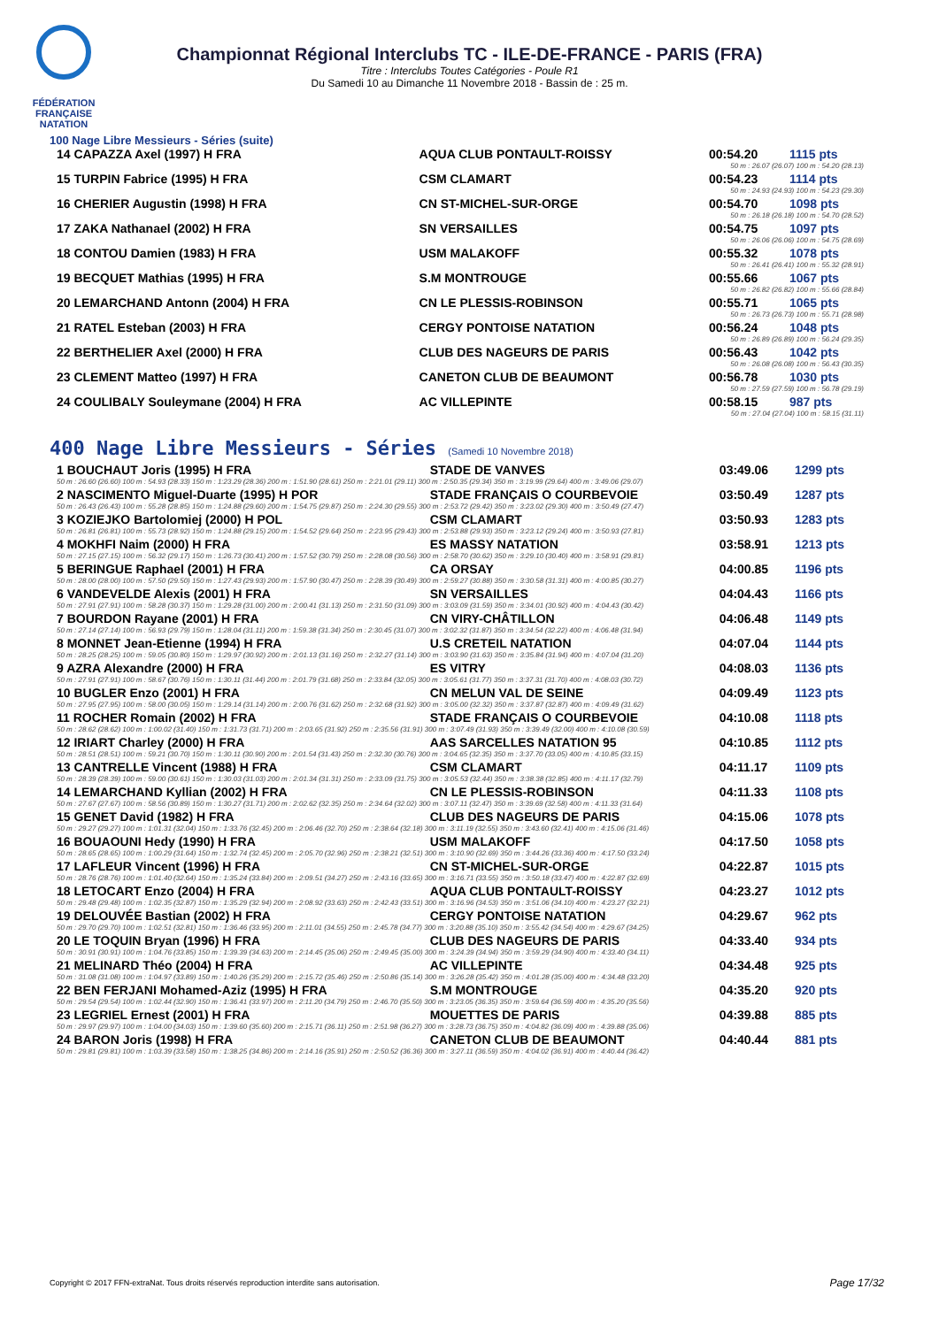FÉDÉRATION FRANÇAISE NATATION
Championnat Régional Interclubs TC - ILE-DE-FRANCE - PARIS (FRA)
Titre : Interclubs Toutes Catégories - Poule R1
Du Samedi 10 au Dimanche 11 Novembre 2018 - Bassin de : 25 m.
100 Nage Libre Messieurs - Séries (suite)
| 14 CAPAZZA Axel (1997) H FRA | AQUA CLUB PONTAULT-ROISSY | 00:54.20 | 1115 pts |
| 50 m : 26.07 (26.07) 100 m : 54.20 (28.13) | | | |
| 15 TURPIN Fabrice (1995) H FRA | CSM CLAMART | 00:54.23 | 1114 pts |
| 50 m : 24.93 (24.93) 100 m : 54.23 (29.30) | | | |
| 16 CHERIER Augustin (1998) H FRA | CN ST-MICHEL-SUR-ORGE | 00:54.70 | 1098 pts |
| 50 m : 26.18 (26.18) 100 m : 54.70 (28.52) | | | |
| 17 ZAKA Nathanael (2002) H FRA | SN VERSAILLES | 00:54.75 | 1097 pts |
| 50 m : 26.06 (26.06) 100 m : 54.75 (28.69) | | | |
| 18 CONTOU Damien (1983) H FRA | USM MALAKOFF | 00:55.32 | 1078 pts |
| 50 m : 26.41 (26.41) 100 m : 55.32 (28.91) | | | |
| 19 BECQUET Mathias (1995) H FRA | S.M MONTROUGE | 00:55.66 | 1067 pts |
| 50 m : 26.82 (26.82) 100 m : 55.66 (28.84) | | | |
| 20 LEMARCHAND Antonn (2004) H FRA | CN LE PLESSIS-ROBINSON | 00:55.71 | 1065 pts |
| 50 m : 26.73 (26.73) 100 m : 55.71 (28.98) | | | |
| 21 RATEL Esteban (2003) H FRA | CERGY PONTOISE NATATION | 00:56.24 | 1048 pts |
| 50 m : 26.89 (26.89) 100 m : 56.24 (29.35) | | | |
| 22 BERTHELIER Axel (2000) H FRA | CLUB DES NAGEURS DE PARIS | 00:56.43 | 1042 pts |
| 50 m : 26.08 (26.08) 100 m : 56.43 (30.35) | | | |
| 23 CLEMENT Matteo (1997) H FRA | CANETON CLUB DE BEAUMONT | 00:56.78 | 1030 pts |
| 50 m : 27.59 (27.59) 100 m : 56.78 (29.19) | | | |
| 24 COULIBALY Souleymane (2004) H FRA | AC VILLEPINTE | 00:58.15 | 987 pts |
| 50 m : 27.04 (27.04) 100 m : 58.15 (31.11) | | | |
400 Nage Libre Messieurs - Séries (Samedi 10 Novembre 2018)
| 1 BOUCHAUT Joris (1995) H FRA | STADE DE VANVES | 03:49.06 | 1299 pts |
| 50 m : 26.60 (26.60) 100 m : 54.93 (28.33) 150 m : 1:23.29 (28.36) 200 m : 1:51.90 (28.61) 250 m : 2:21.01 (29.11) 300 m : 2:50.35 (29.34) 350 m : 3:19.99 (29.64) 400 m : 3:49.06 (29.07) | | | |
| 2 NASCIMENTO Miguel-Duarte (1995) H POR | STADE FRANÇAIS O COURBEVOIE | 03:50.49 | 1287 pts |
| 50 m : 26.43 (26.43) 100 m : 55.28 (28.85) 150 m : 1:24.88 (29.60) 200 m : 1:54.75 (29.87) 250 m : 2:24.30 (29.55) 300 m : 2:53.72 (29.42) 350 m : 3:23.02 (29.30) 400 m : 3:50.49 (27.47) | | | |
| 3 KOZIEJKO Bartolomiej (2000) H POL | CSM CLAMART | 03:50.93 | 1283 pts |
| 50 m : 26.81 (26.81) 100 m : 55.73 (28.92) 150 m : 1:24.88 (29.15) 200 m : 1:54.52 (29.64) 250 m : 2:23.95 (29.43) 300 m : 2:53.88 (29.93) 350 m : 3:23.12 (29.24) 400 m : 3:50.93 (27.81) | | | |
| 4 MOKHFI Naim (2000) H FRA | ES MASSY NATATION | 03:58.91 | 1213 pts |
| 50 m : 27.15 (27.15) 100 m : 56.32 (29.17) 150 m : 1:26.73 (30.41) 200 m : 1:57.52 (30.79) 250 m : 2:28.08 (30.56) 300 m : 2:58.70 (30.62) 350 m : 3:29.10 (30.40) 400 m : 3:58.91 (29.81) | | | |
| 5 BERINGUE Raphael (2001) H FRA | CA ORSAY | 04:00.85 | 1196 pts |
| 50 m : 28.00 (28.00) 100 m : 57.50 (29.50) 150 m : 1:27.43 (29.93) 200 m : 1:57.90 (30.47) 250 m : 2:28.39 (30.49) 300 m : 2:59.27 (30.88) 350 m : 3:30.58 (31.31) 400 m : 4:00.85 (30.27) | | | |
| 6 VANDEVELDE Alexis (2001) H FRA | SN VERSAILLES | 04:04.43 | 1166 pts |
| 50 m : 27.91 (27.91) 100 m : 58.28 (30.37) 150 m : 1:29.28 (31.00) 200 m : 2:00.41 (31.13) 250 m : 2:31.50 (31.09) 300 m : 3:03.09 (31.59) 350 m : 3:34.01 (30.92) 400 m : 4:04.43 (30.42) | | | |
| 7 BOURDON Rayane (2001) H FRA | CN VIRY-CHÂTILLON | 04:06.48 | 1149 pts |
| 50 m : 27.14 (27.14) 100 m : 56.93 (29.79) 150 m : 1:28.04 (31.11) 200 m : 1:59.38 (31.34) 250 m : 2:30.45 (31.07) 300 m : 3:02.32 (31.87) 350 m : 3:34.54 (32.22) 400 m : 4:06.48 (31.94) | | | |
| 8 MONNET Jean-Etienne (1994) H FRA | U.S CRETEIL NATATION | 04:07.04 | 1144 pts |
| 50 m : 28.25 (28.25) 100 m : 59.05 (30.80) 150 m : 1:29.97 (30.92) 200 m : 2:01.13 (31.16) 250 m : 2:32.27 (31.14) 300 m : 3:03.90 (31.63) 350 m : 3:35.84 (31.94) 400 m : 4:07.04 (31.20) | | | |
| 9 AZRA Alexandre (2000) H FRA | ES VITRY | 04:08.03 | 1136 pts |
| 50 m : 27.91 (27.91) 100 m : 58.67 (30.76) 150 m : 1:30.11 (31.44) 200 m : 2:01.79 (31.68) 250 m : 2:33.84 (32.05) 300 m : 3:05.61 (31.77) 350 m : 3:37.31 (31.70) 400 m : 4:08.03 (30.72) | | | |
| 10 BUGLER Enzo (2001) H FRA | CN MELUN VAL DE SEINE | 04:09.49 | 1123 pts |
| 50 m : 27.95 (27.95) 100 m : 58.00 (30.05) 150 m : 1:29.14 (31.14) 200 m : 2:00.76 (31.62) 250 m : 2:32.68 (31.92) 300 m : 3:05.00 (32.32) 350 m : 3:37.87 (32.87) 400 m : 4:09.49 (31.62) | | | |
| 11 ROCHER Romain (2002) H FRA | STADE FRANÇAIS O COURBEVOIE | 04:10.08 | 1118 pts |
| 50 m : 28.62 (28.62) 100 m : 1:00.02 (31.40) 150 m : 1:31.73 (31.71) 200 m : 2:03.65 (31.92) 250 m : 2:35.56 (31.91) 300 m : 3:07.49 (31.93) 350 m : 3:39.49 (32.00) 400 m : 4:10.08 (30.59) | | | |
| 12 IRIART Charley (2000) H FRA | AAS SARCELLES NATATION 95 | 04:10.85 | 1112 pts |
| 50 m : 28.51 (28.51) 100 m : 59.21 (30.70) 150 m : 1:30.11 (30.90) 200 m : 2:01.54 (31.43) 250 m : 2:32.30 (30.76) 300 m : 3:04.65 (32.35) 350 m : 3:37.70 (33.05) 400 m : 4:10.85 (33.15) | | | |
| 13 CANTRELLE Vincent (1988) H FRA | CSM CLAMART | 04:11.17 | 1109 pts |
| 50 m : 28.39 (28.39) 100 m : 59.00 (30.61) 150 m : 1:30.03 (31.03) 200 m : 2:01.34 (31.31) 250 m : 2:33.09 (31.75) 300 m : 3:05.53 (32.44) 350 m : 3:38.38 (32.85) 400 m : 4:11.17 (32.79) | | | |
| 14 LEMARCHAND Kyllian (2002) H FRA | CN LE PLESSIS-ROBINSON | 04:11.33 | 1108 pts |
| 50 m : 27.67 (27.67) 100 m : 58.56 (30.89) 150 m : 1:30.27 (31.71) 200 m : 2:02.62 (32.35) 250 m : 2:34.64 (32.02) 300 m : 3:07.11 (32.47) 350 m : 3:39.69 (32.58) 400 m : 4:11.33 (31.64) | | | |
| 15 GENET David (1982) H FRA | CLUB DES NAGEURS DE PARIS | 04:15.06 | 1078 pts |
| 50 m : 29.27 (29.27) 100 m : 1:01.31 (32.04) 150 m : 1:33.76 (32.45) 200 m : 2:06.46 (32.70) 250 m : 2:38.64 (32.18) 300 m : 3:11.19 (32.55) 350 m : 3:43.60 (32.41) 400 m : 4:15.06 (31.46) | | | |
| 16 BOUAOUNI Hedy (1990) H FRA | USM MALAKOFF | 04:17.50 | 1058 pts |
| 50 m : 28.65 (28.65) 100 m : 1:00.29 (31.64) 150 m : 1:32.74 (32.45) 200 m : 2:05.70 (32.96) 250 m : 2:38.21 (32.51) 300 m : 3:10.90 (32.69) 350 m : 3:44.26 (33.36) 400 m : 4:17.50 (33.24) | | | |
| 17 LAFLEUR Vincent (1996) H FRA | CN ST-MICHEL-SUR-ORGE | 04:22.87 | 1015 pts |
| 50 m : 28.76 (28.76) 100 m : 1:01.40 (32.64) 150 m : 1:35.24 (33.84) 200 m : 2:09.51 (34.27) 250 m : 2:43.16 (33.65) 300 m : 3:16.71 (33.55) 350 m : 3:50.18 (33.47) 400 m : 4:22.87 (32.69) | | | |
| 18 LETOCART Enzo (2004) H FRA | AQUA CLUB PONTAULT-ROISSY | 04:23.27 | 1012 pts |
| 50 m : 29.48 (29.48) 100 m : 1:02.35 (32.87) 150 m : 1:35.29 (32.94) 200 m : 2:08.92 (33.63) 250 m : 2:42.43 (33.51) 300 m : 3:16.96 (34.53) 350 m : 3:51.06 (34.10) 400 m : 4:23.27 (32.21) | | | |
| 19 DELOUVÉE Bastian (2002) H FRA | CERGY PONTOISE NATATION | 04:29.67 | 962 pts |
| 50 m : 29.70 (29.70) 100 m : 1:02.51 (32.81) 150 m : 1:36.46 (33.95) 200 m : 2:11.01 (34.55) 250 m : 2:45.78 (34.77) 300 m : 3:20.88 (35.10) 350 m : 3:55.42 (34.54) 400 m : 4:29.67 (34.25) | | | |
| 20 LE TOQUIN Bryan (1996) H FRA | CLUB DES NAGEURS DE PARIS | 04:33.40 | 934 pts |
| 50 m : 30.91 (30.91) 100 m : 1:04.76 (33.85) 150 m : 1:39.39 (34.63) 200 m : 2:14.45 (35.06) 250 m : 2:49.45 (35.00) 300 m : 3:24.39 (34.94) 350 m : 3:59.29 (34.90) 400 m : 4:33.40 (34.11) | | | |
| 21 MELINARD Théo (2004) H FRA | AC VILLEPINTE | 04:34.48 | 925 pts |
| 50 m : 31.08 (31.08) 100 m : 1:04.97 (33.89) 150 m : 1:40.26 (35.29) 200 m : 2:15.72 (35.46) 250 m : 2:50.86 (35.14) 300 m : 3:26.28 (35.42) 350 m : 4:01.28 (35.00) 400 m : 4:34.48 (33.20) | | | |
| 22 BEN FERJANI Mohamed-Aziz (1995) H FRA | S.M MONTROUGE | 04:35.20 | 920 pts |
| 50 m : 29.54 (29.54) 100 m : 1:02.44 (32.90) 150 m : 1:36.41 (33.97) 200 m : 2:11.20 (34.79) 250 m : 2:46.70 (35.50) 300 m : 3:23.05 (36.35) 350 m : 3:59.64 (36.59) 400 m : 4:35.20 (35.56) | | | |
| 23 LEGRIEL Ernest (2001) H FRA | MOUETTES DE PARIS | 04:39.88 | 885 pts |
| 50 m : 29.97 (29.97) 100 m : 1:04.00 (34.03) 150 m : 1:39.60 (35.60) 200 m : 2:15.71 (36.11) 250 m : 2:51.98 (36.27) 300 m : 3:28.73 (36.75) 350 m : 4:04.82 (36.09) 400 m : 4:39.88 (35.06) | | | |
| 24 BARON Joris (1998) H FRA | CANETON CLUB DE BEAUMONT | 04:40.44 | 881 pts |
| 50 m : 29.81 (29.81) 100 m : 1:03.39 (33.58) 150 m : 1:38.25 (34.86) 200 m : 2:14.16 (35.91) 250 m : 2:50.52 (36.36) 300 m : 3:27.11 (36.59) 350 m : 4:04.02 (36.91) 400 m : 4:40.44 (36.42) | | | |
Copyright © 2017 FFN-extraNat. Tous droits réservés reproduction interdite sans autorisation.
Page 17/32